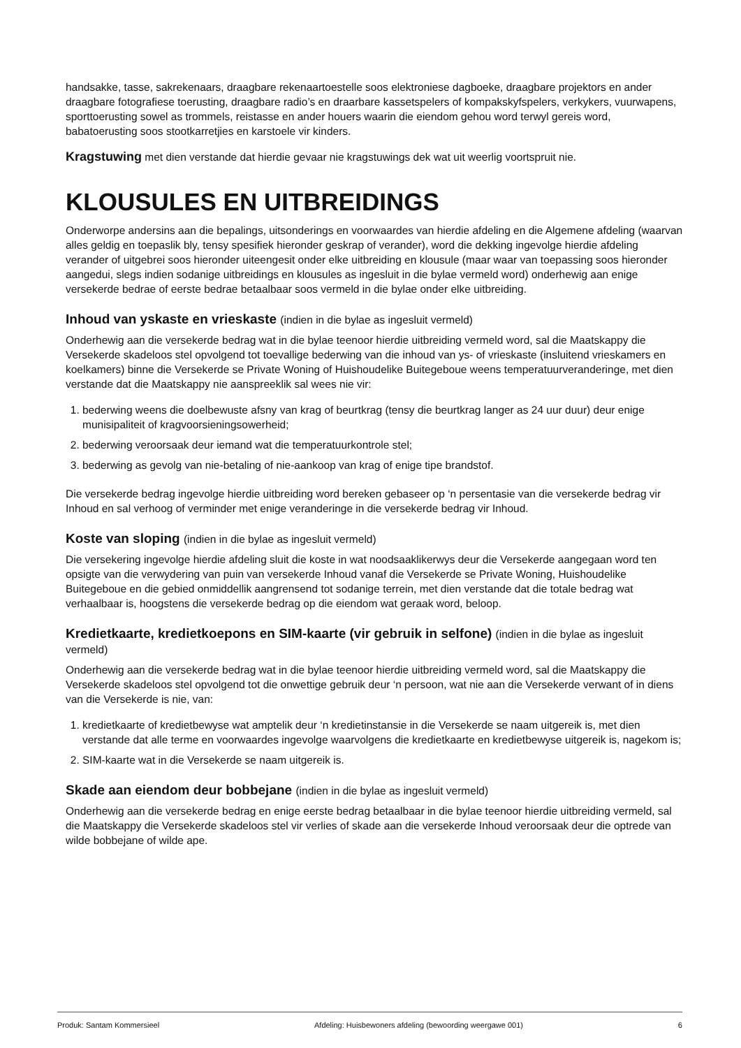handsakke, tasse, sakrekenaars, draagbare rekenaartoestelle soos elektroniese dagboeke, draagbare projektors en ander draagbare fotografiese toerusting, draagbare radio’s en draarbare kassetspelers of kompakskyfspelers, verkykers, vuurwapens, sporttoerusting sowel as trommels, reistasse en ander houers waarin die eiendom gehou word terwyl gereis word, babatoerusting soos stootkarretjies en karstoele vir kinders.
Kragstuwing met dien verstande dat hierdie gevaar nie kragstuwings dek wat uit weerlig voortspruit nie.
KLOUSULES EN UITBREIDINGS
Onderworpe andersins aan die bepalings, uitsonderings en voorwaardes van hierdie afdeling en die Algemene afdeling (waarvan alles geldig en toepaslik bly, tensy spesifiek hieronder geskrap of verander), word die dekking ingevolge hierdie afdeling verander of uitgebrei soos hieronder uiteengesit onder elke uitbreiding en klousule (maar waar van toepassing soos hieronder aangedui, slegs indien sodanige uitbreidings en klousules as ingesluit in die bylae vermeld word) onderhewig aan enige versekerde bedrae of eerste bedrae betaalbaar soos vermeld in die bylae onder elke uitbreiding.
Inhoud van yskaste en vrieskaste (indien in die bylae as ingesluit vermeld)
Onderhewig aan die versekerde bedrag wat in die bylae teenoor hierdie uitbreiding vermeld word, sal die Maatskappy die Versekerde skadeloos stel opvolgend tot toevallige bederwing van die inhoud van ys- of vrieskaste (insluitend vrieskamers en koelkamers) binne die Versekerde se Private Woning of Huishoudelike Buitegeboue weens temperatuurveranderinge, met dien verstande dat die Maatskappy nie aanspreeklik sal wees nie vir:
1. bederwing weens die doelbewuste afsny van krag of beurtkrag (tensy die beurtkrag langer as 24 uur duur) deur enige munisipaliteit of kragvoorsieningsowerheid;
2. bederwing veroorsaak deur iemand wat die temperatuurkontrole stel;
3. bederwing as gevolg van nie-betaling of nie-aankoop van krag of enige tipe brandstof.
Die versekerde bedrag ingevolge hierdie uitbreiding word bereken gebaseer op ‘n persentasie van die versekerde bedrag vir Inhoud en sal verhoog of verminder met enige veranderinge in die versekerde bedrag vir Inhoud.
Koste van sloping (indien in die bylae as ingesluit vermeld)
Die versekering ingevolge hierdie afdeling sluit die koste in wat noodsaaklikerwys deur die Versekerde aangegaan word ten opsigte van die verwydering van puin van versekerde Inhoud vanaf die Versekerde se Private Woning, Huishoudelike Buitegeboue en die gebied onmiddellik aangrensend tot sodanige terrein, met dien verstande dat die totale bedrag wat verhaalbaar is, hoogstens die versekerde bedrag op die eiendom wat geraak word, beloop.
Kredietkaarte, kredietkoepons en SIM-kaarte (vir gebruik in selfone) (indien in die bylae as ingesluit vermeld)
Onderhewig aan die versekerde bedrag wat in die bylae teenoor hierdie uitbreiding vermeld word, sal die Maatskappy die Versekerde skadeloos stel opvolgend tot die onwettige gebruik deur ‘n persoon, wat nie aan die Versekerde verwant of in diens van die Versekerde is nie, van:
1. kredietkaarte of kredietbewyse wat amptelik deur ‘n kredietinstansie in die Versekerde se naam uitgereik is, met dien verstande dat alle terme en voorwaardes ingevolge waarvolgens die kredietkaarte en kredietbewyse uitgereik is, nagekom is;
2. SIM-kaarte wat in die Versekerde se naam uitgereik is.
Skade aan eiendom deur bobbejane (indien in die bylae as ingesluit vermeld)
Onderhewig aan die versekerde bedrag en enige eerste bedrag betaalbaar in die bylae teenoor hierdie uitbreiding vermeld, sal die Maatskappy die Versekerde skadeloos stel vir verlies of skade aan die versekerde Inhoud veroorsaak deur die optrede van wilde bobbejane of wilde ape.
Produk: Santam Kommersieel Afdeling: Huisbewoners afdeling (bewoording weergawe 001) 6